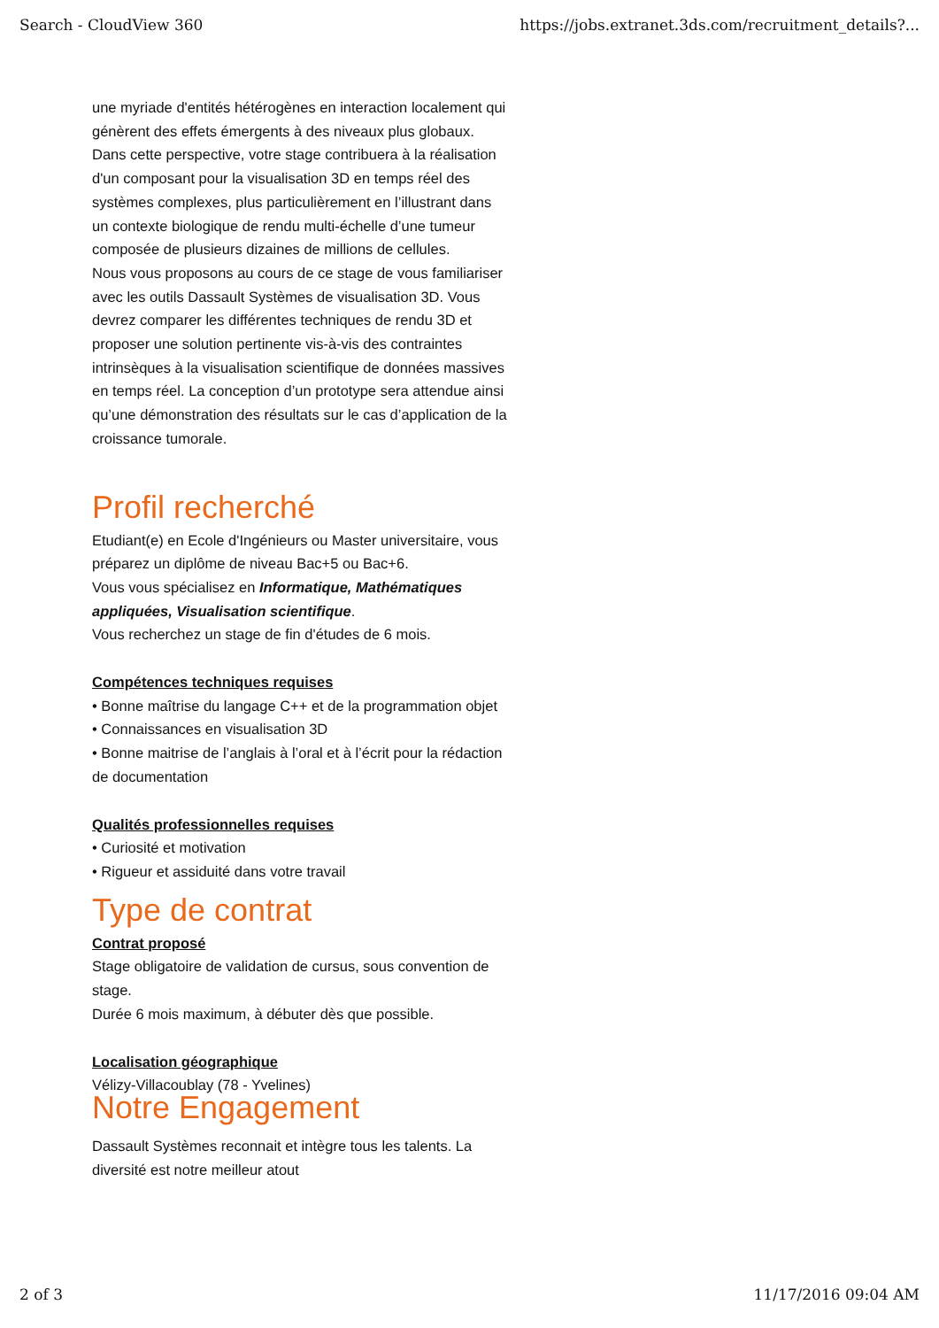Search - CloudView 360 https://jobs.extranet.3ds.com/recruitment_details?...
une myriade d'entités hétérogènes en interaction localement qui génèrent des effets émergents à des niveaux plus globaux. Dans cette perspective, votre stage contribuera à la réalisation d'un composant pour la visualisation 3D en temps réel des systèmes complexes, plus particulièrement en l’illustrant dans un contexte biologique de rendu multi-échelle d’une tumeur composée de plusieurs dizaines de millions de cellules.
Nous vous proposons au cours de ce stage de vous familiariser avec les outils Dassault Systèmes de visualisation 3D. Vous devrez comparer les différentes techniques de rendu 3D et proposer une solution pertinente vis-à-vis des contraintes intrinsèques à la visualisation scientifique de données massives en temps réel. La conception d’un prototype sera attendue ainsi qu’une démonstration des résultats sur le cas d’application de la croissance tumorale.
Profil recherché
Etudiant(e) en Ecole d'Ingénieurs ou Master universitaire, vous préparez un diplôme de niveau Bac+5 ou Bac+6.
Vous vous spécialisez en Informatique, Mathématiques appliquées, Visualisation scientifique.
Vous recherchez un stage de fin d'études de 6 mois.
Compétences techniques requises
• Bonne maîtrise du langage C++ et de la programmation objet
• Connaissances en visualisation 3D
• Bonne maitrise de l’anglais à l’oral et à l’écrit pour la rédaction de documentation
Qualités professionnelles requises
• Curiosité et motivation
• Rigueur et assiduité dans votre travail
Type de contrat
Contrat proposé
Stage obligatoire de validation de cursus, sous convention de stage.
Durée 6 mois maximum, à débuter dès que possible.
Localisation géographique
Vélizy-Villacoublay (78 - Yvelines)
Notre Engagement
Dassault Systèmes reconnait et intègre tous les talents. La diversité est notre meilleur atout
2 of 3 11/17/2016 09:04 AM